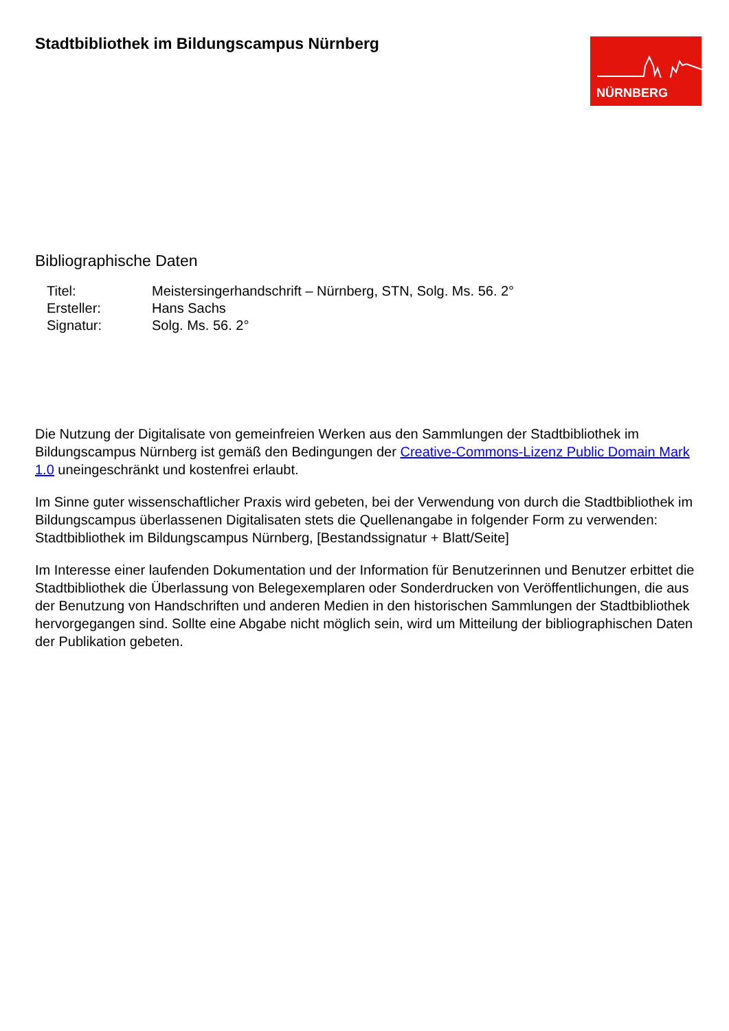Stadtbibliothek im Bildungscampus Nürnberg
NÜRNBERG
Bibliographische Daten
| Titel: | Meistersingerhandschrift – Nürnberg, STN, Solg. Ms. 56. 2° |
| Ersteller: | Hans Sachs |
| Signatur: | Solg. Ms. 56. 2° |
Die Nutzung der Digitalisate von gemeinfreien Werken aus den Sammlungen der Stadtbibliothek im Bildungscampus Nürnberg ist gemäß den Bedingungen der Creative-Commons-Lizenz Public Domain Mark 1.0 uneingeschränkt und kostenfrei erlaubt.
Im Sinne guter wissenschaftlicher Praxis wird gebeten, bei der Verwendung von durch die Stadtbibliothek im Bildungscampus überlassenen Digitalisaten stets die Quellenangabe in folgender Form zu verwenden: Stadtbibliothek im Bildungscampus Nürnberg, [Bestandssignatur + Blatt/Seite]
Im Interesse einer laufenden Dokumentation und der Information für Benutzerinnen und Benutzer erbittet die Stadtbibliothek die Überlassung von Belegexemplaren oder Sonderdrucken von Veröffentlichungen, die aus der Benutzung von Handschriften und anderen Medien in den historischen Sammlungen der Stadtbibliothek hervorgegangen sind. Sollte eine Abgabe nicht möglich sein, wird um Mitteilung der bibliographischen Daten der Publikation gebeten.